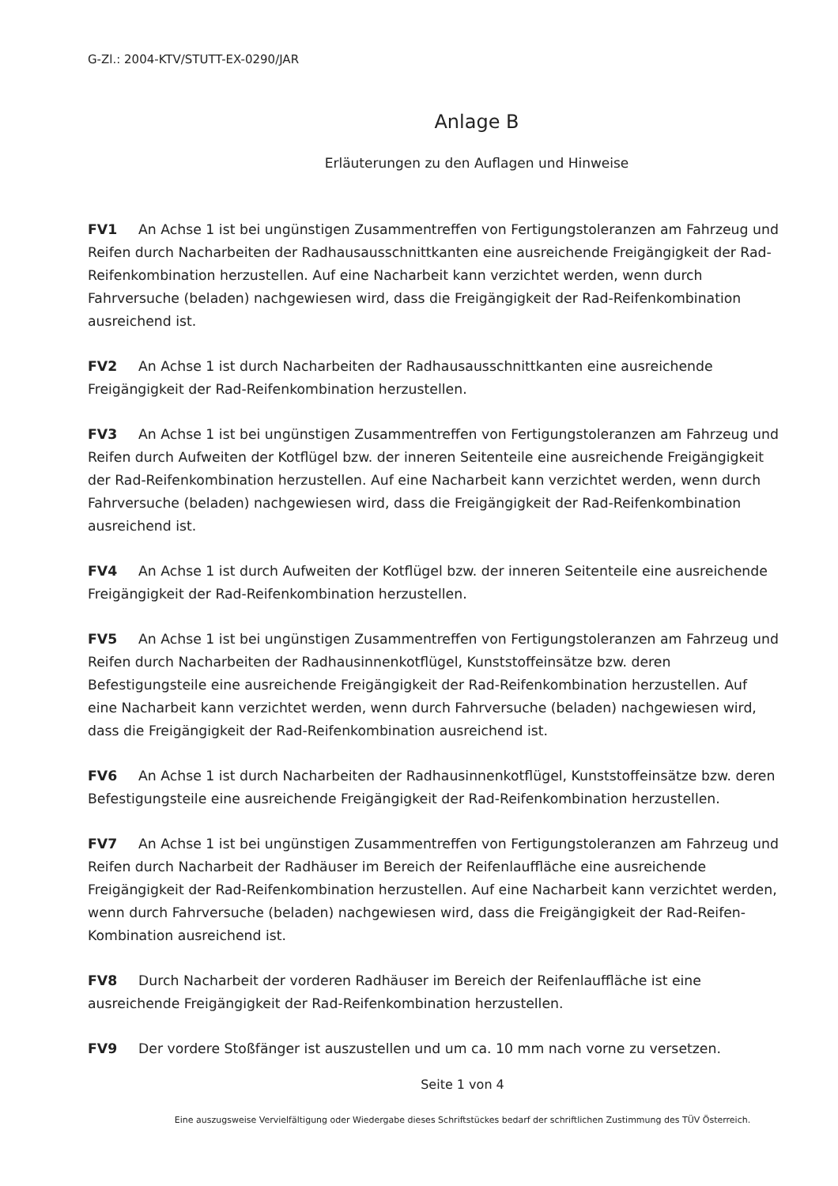G-Zl.: 2004-KTV/STUTT-EX-0290/JAR
Anlage B
Erläuterungen zu den Auflagen und Hinweise
FV1 An Achse 1 ist bei ungünstigen Zusammentreffen von Fertigungstoleranzen am Fahrzeug und Reifen durch Nacharbeiten der Radhausausschnittkanten eine ausreichende Freigängigkeit der Rad-Reifenkombination herzustellen. Auf eine Nacharbeit kann verzichtet werden, wenn durch Fahrversuche (beladen) nachgewiesen wird, dass die Freigängigkeit der Rad-Reifenkombination ausreichend ist.
FV2 An Achse 1 ist durch Nacharbeiten der Radhausausschnittkanten eine ausreichende Freigängigkeit der Rad-Reifenkombination herzustellen.
FV3 An Achse 1 ist bei ungünstigen Zusammentreffen von Fertigungstoleranzen am Fahrzeug und Reifen durch Aufweiten der Kotflügel bzw. der inneren Seitenteile eine ausreichende Freigängigkeit der Rad-Reifenkombination herzustellen. Auf eine Nacharbeit kann verzichtet werden, wenn durch Fahrversuche (beladen) nachgewiesen wird, dass die Freigängigkeit der Rad-Reifenkombination ausreichend ist.
FV4 An Achse 1 ist durch Aufweiten der Kotflügel bzw. der inneren Seitenteile eine ausreichende Freigängigkeit der Rad-Reifenkombination herzustellen.
FV5 An Achse 1 ist bei ungünstigen Zusammentreffen von Fertigungstoleranzen am Fahrzeug und Reifen durch Nacharbeiten der Radhausinnenkotflügel, Kunststoffeinsätze bzw. deren Befestigungsteile eine ausreichende Freigängigkeit der Rad-Reifenkombination herzustellen. Auf eine Nacharbeit kann verzichtet werden, wenn durch Fahrversuche (beladen) nachgewiesen wird, dass die Freigängigkeit der Rad-Reifenkombination ausreichend ist.
FV6 An Achse 1 ist durch Nacharbeiten der Radhausinnenkotflügel, Kunststoffeinsätze bzw. deren Befestigungsteile eine ausreichende Freigängigkeit der Rad-Reifenkombination herzustellen.
FV7 An Achse 1 ist bei ungünstigen Zusammentreffen von Fertigungstoleranzen am Fahrzeug und Reifen durch Nacharbeit der Radhäuser im Bereich der Reifenlauffläche eine ausreichende Freigängigkeit der Rad-Reifenkombination herzustellen. Auf eine Nacharbeit kann verzichtet werden, wenn durch Fahrversuche (beladen) nachgewiesen wird, dass die Freigängigkeit der Rad-Reifen-Kombination ausreichend ist.
FV8 Durch Nacharbeit der vorderen Radhäuser im Bereich der Reifenlauffläche ist eine ausreichende Freigängigkeit der Rad-Reifenkombination herzustellen.
FV9 Der vordere Stoßfänger ist auszustellen und um ca. 10 mm nach vorne zu versetzen.
Seite 1 von 4
Eine auszugsweise Vervielfältigung oder Wiedergabe dieses Schriftstückes bedarf der schriftlichen Zustimmung des TÜV Österreich.